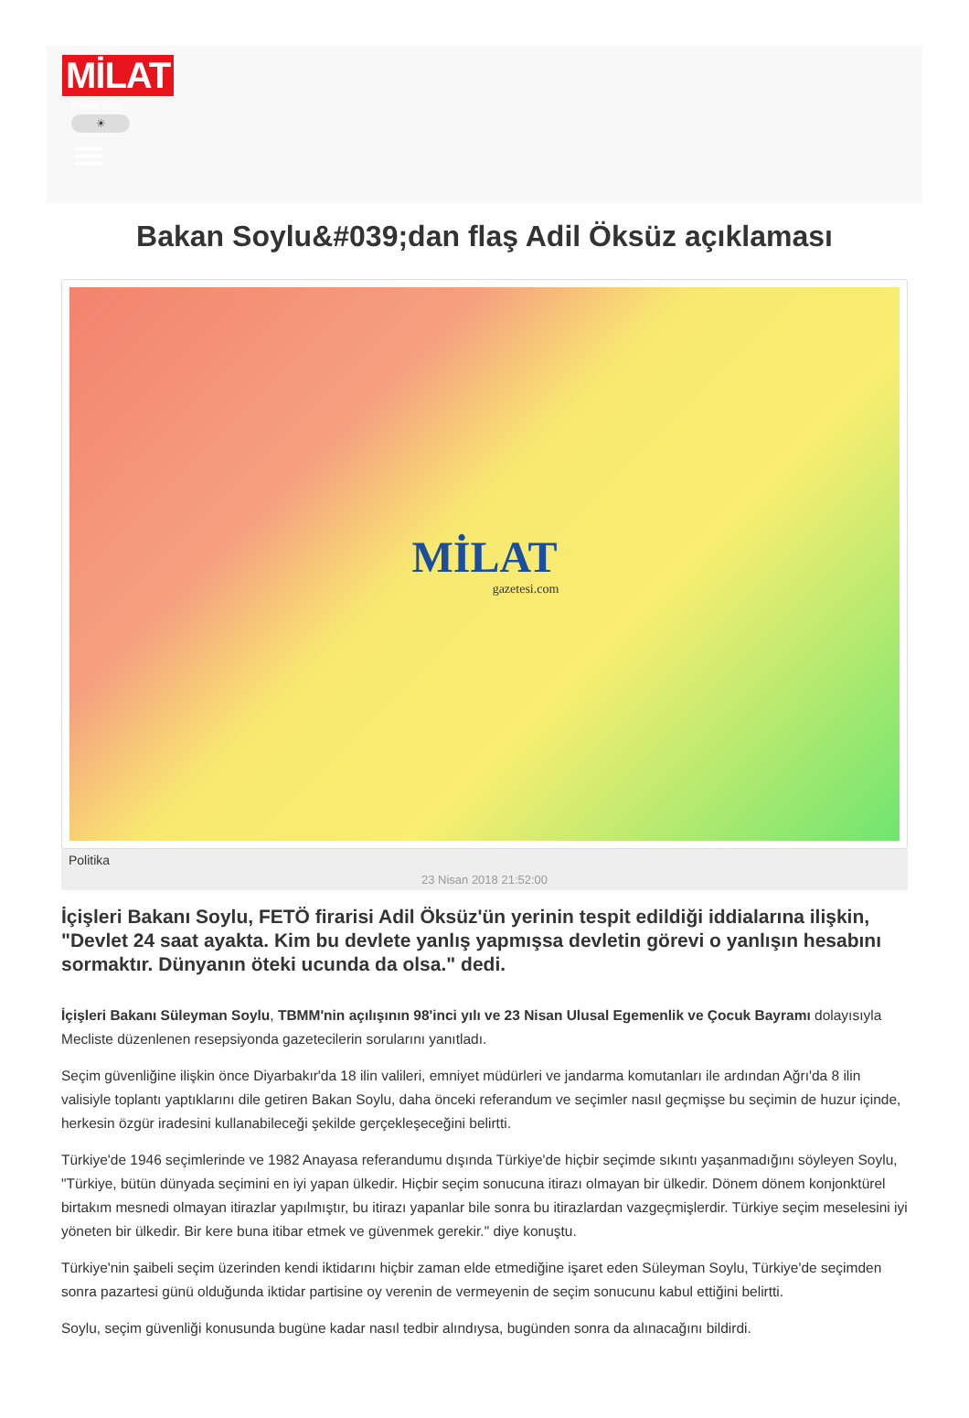MİLAT
Parlak Mod
☀
Bakan Soylu&#039;dan flaş Adil Öksüz açıklaması
MİLAT
gazetesi.com
Politika
23 Nisan 2018 21:52:00
İçişleri Bakanı Soylu, FETÖ firarisi Adil Öksüz'ün yerinin tespit edildiği iddialarına ilişkin, "Devlet 24 saat ayakta. Kim bu devlete yanlış yapmışsa devletin görevi o yanlışın hesabını sormaktır. Dünyanın öteki ucunda da olsa." dedi.
İçişleri Bakanı Süleyman Soylu, TBMM'nin açılışının 98'inci yılı ve 23 Nisan Ulusal Egemenlik ve Çocuk Bayramı dolayısıyla Mecliste düzenlenen resepsiyonda gazetecilerin sorularını yanıtladı.
Seçim güvenliğine ilişkin önce Diyarbakır'da 18 ilin valileri, emniyet müdürleri ve jandarma komutanları ile ardından Ağrı'da 8 ilin valisiyle toplantı yaptıklarını dile getiren Bakan Soylu, daha önceki referandum ve seçimler nasıl geçmişse bu seçimin de huzur içinde, herkesin özgür iradesini kullanabileceği şekilde gerçekleşeceğini belirtti.
Türkiye'de 1946 seçimlerinde ve 1982 Anayasa referandumu dışında Türkiye'de hiçbir seçimde sıkıntı yaşanmadığını söyleyen Soylu, "Türkiye, bütün dünyada seçimini en iyi yapan ülkedir. Hiçbir seçim sonucuna itirazı olmayan bir ülkedir. Dönem dönem konjonktürel birtakım mesnedi olmayan itirazlar yapılmıştır, bu itirazı yapanlar bile sonra bu itirazlardan vazgeçmişlerdir. Türkiye seçim meselesini iyi yöneten bir ülkedir. Bir kere buna itibar etmek ve güvenmek gerekir." diye konuştu.
Türkiye'nin şaibeli seçim üzerinden kendi iktidarını hiçbir zaman elde etmediğine işaret eden Süleyman Soylu, Türkiye'de seçimden sonra pazartesi günü olduğunda iktidar partisine oy verenin de vermeyenin de seçim sonucunu kabul ettiğini belirtti.
Soylu, seçim güvenliği konusunda bugüne kadar nasıl tedbir alındıysa, bugünden sonra da alınacağını bildirdi.